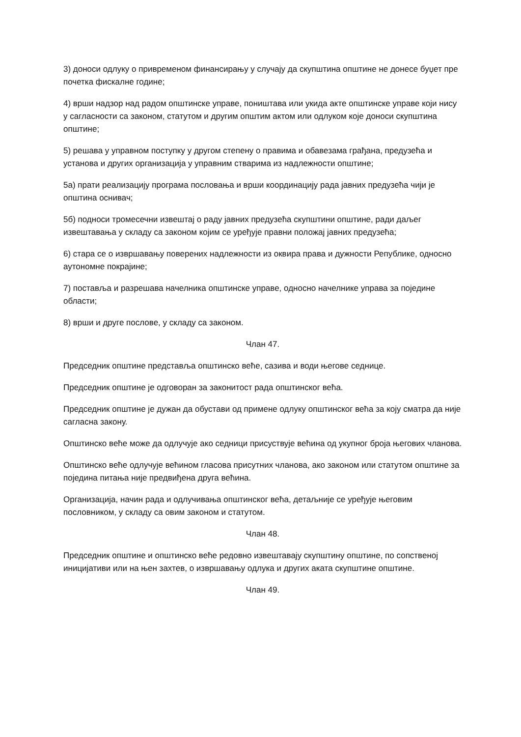3) доноси одлуку о привременом финансирању у случају да скупштина општине не донесе буџет пре почетка фискалне године;
4) врши надзор над радом општинске управе, поништава или укида акте општинске управе који нису у сагласности са законом, статутом и другим општим актом или одлуком које доноси скупштина општине;
5) решава у управном поступку у другом степену о правима и обавезама грађана, предузећа и установа и других организација у управним стварима из надлежности општине;
5а) прати реализацију програма пословања и врши координацију рада јавних предузећа чији је општина оснивач;
5б) подноси тромесечни извештај о раду јавних предузећа скупштини општине, ради даљег извештавања у складу са законом којим се уређује правни положај јавних предузећа;
6) стара се о извршавању поверених надлежности из оквира права и дужности Републике, односно аутономне покрајине;
7) поставља и разрешава начелника општинске управе, односно начелнике управа за поједине области;
8) врши и друге послове, у складу са законом.
Члан 47.
Председник општине представља општинско веће, сазива и води његове седнице.
Председник општине је одговоран за законитост рада општинског већа.
Председник општине је дужан да обустави од примене одлуку општинског већа за коју сматра да није сагласна закону.
Општинско веће може да одлучује ако седници присуствује већина од укупног броја његових чланова.
Општинско веће одлучује већином гласова присутних чланова, ако законом или статутом општине за поједина питања није предвиђена друга већина.
Организација, начин рада и одлучивања општинског већа, детаљније се уређује његовим пословником, у складу са овим законом и статутом.
Члан 48.
Председник општине и општинско веће редовно извештавају скупштину општине, по сопственој иницијативи или на њен захтев, о извршавању одлука и других аката скупштине општине.
Члан 49.